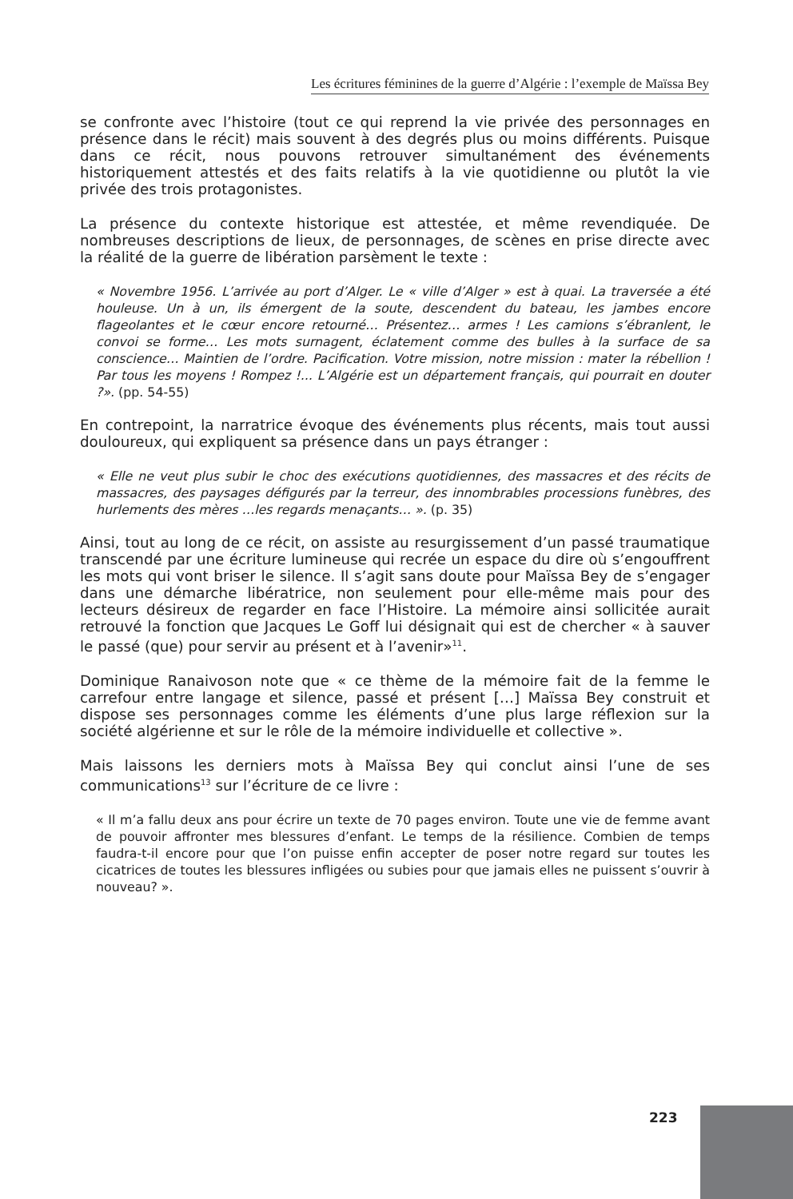Les écritures féminines de la guerre d’Algérie : l’exemple de Maïssa Bey
se confronte avec l’histoire (tout ce qui reprend la vie privée des personnages en présence dans le récit) mais souvent à des degrés plus ou moins différents. Puisque dans ce récit, nous pouvons retrouver simultanément des événements historiquement attestés et des faits relatifs à la vie quotidienne ou plutôt la vie privée des trois protagonistes.
La présence du contexte historique est attestée, et même revendiquée. De nombreuses descriptions de lieux, de personnages, de scènes en prise directe avec la réalité de la guerre de libération parsèment le texte :
« Novembre 1956. L’arrivée au port d’Alger. Le « ville d’Alger » est à quai. La traversée a été houleuse. Un à un, ils émergent de la soute, descendent du bateau, les jambes encore flageolantes et le cœur encore retourné… Présentez… armes ! Les camions s’ébranlent, le convoi se forme… Les mots surnagent, éclatement comme des bulles à la surface de sa conscience… Maintien de l’ordre. Pacification. Votre mission, notre mission : mater la rébellion ! Par tous les moyens ! Rompez !... L’Algérie est un département français, qui pourrait en douter ?». (pp. 54-55)
En contrepoint, la narratrice évoque des événements plus récents, mais tout aussi douloureux, qui expliquent sa présence dans un pays étranger :
« Elle ne veut plus subir le choc des exécutions quotidiennes, des massacres et des récits de massacres, des paysages défigurés par la terreur, des innombrables processions funèbres, des hurlements des mères …les regards menaçants… ». (p. 35)
Ainsi, tout au long de ce récit, on assiste au resurgissement d’un passé traumatique transcendé par une écriture lumineuse qui recrée un espace du dire où s’engouffrent les mots qui vont briser le silence. Il s’agit sans doute pour Maïssa Bey de s’engager dans une démarche libératrice, non seulement pour elle-même mais pour des lecteurs désireux de regarder en face l’Histoire. La mémoire ainsi sollicitée aurait retrouvé la fonction que Jacques Le Goff lui désignait qui est de chercher « à sauver le passé (que) pour servir au présent et à l’avenir»<sup>11</sup>.
Dominique Ranaivoson note que « ce thème de la mémoire fait de la femme le carrefour entre langage et silence, passé et présent […] Maïssa Bey construit et dispose ses personnages comme les éléments d’une plus large réflexion sur la société algérienne et sur le rôle de la mémoire individuelle et collective ».
Mais laissons les derniers mots à Maïssa Bey qui conclut ainsi l’une de ses communications<sup>13</sup> sur l’écriture de ce livre :
« Il m’a fallu deux ans pour écrire un texte de 70 pages environ. Toute une vie de femme avant de pouvoir affronter mes blessures d’enfant. Le temps de la résilience. Combien de temps faudra-t-il encore pour que l’on puisse enfin accepter de poser notre regard sur toutes les cicatrices de toutes les blessures infligées ou subies pour que jamais elles ne puissent s’ouvrir à nouveau? ».
223